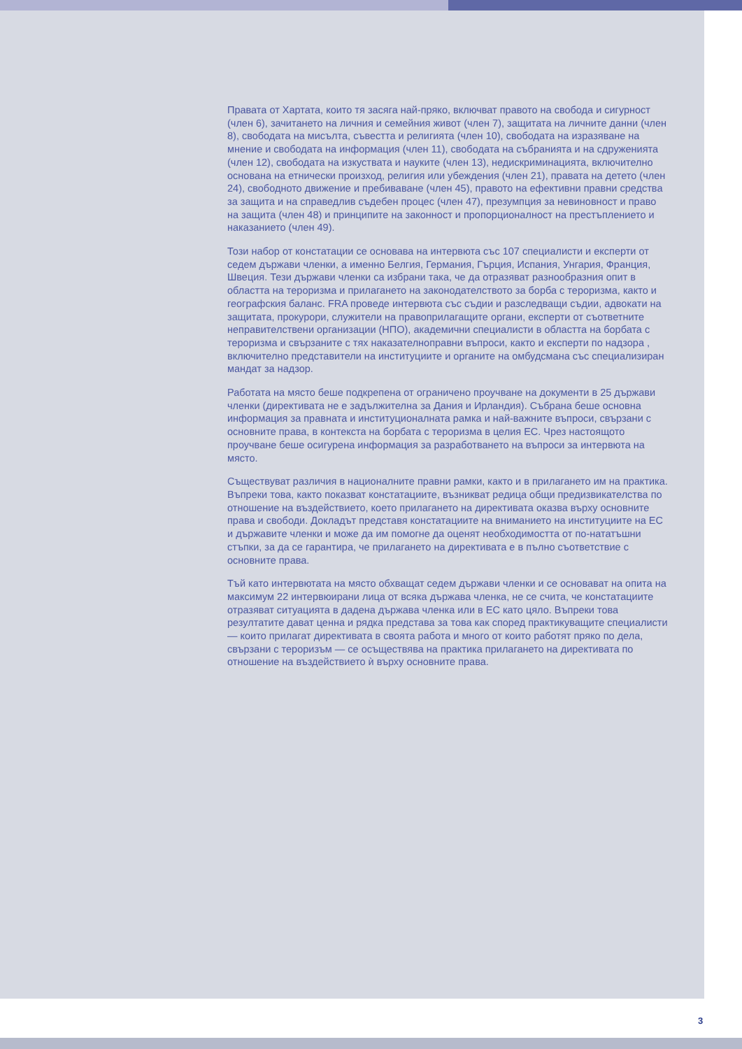Правата от Хартата, които тя засяга най-пряко, включват правото на свобода и сигурност (член 6), зачитането на личния и семейния живот (член 7), защитата на личните данни (член 8), свободата на мисълта, съвестта и религията (член 10), свободата на изразяване на мнение и свободата на информация (член 11), свободата на събранията и на сдруженията (член 12), свободата на изкуствата и науките (член 13), недискриминацията, включително основана на етнически произход, религия или убеждения (член 21), правата на детето (член 24), свободното движение и пребиваване (член 45), правото на ефективни правни средства за защита и на справедлив съдебен процес (член 47), презумпция за невиновност и право на защита (член 48) и принципите на законност и пропорционалност на престъплението и наказанието (член 49).
Този набор от констатации се основава на интервюта със 107 специалисти и експерти от седем държави членки, а именно Белгия, Германия, Гърция, Испания, Унгария, Франция, Швеция. Тези държави членки са избрани така, че да отразяват разнообразния опит в областта на тероризма и прилагането на законодателството за борба с тероризма, както и географския баланс. FRA проведе интервюта със съдии и разследващи съдии, адвокати на защитата, прокурори, служители на правоприлагащите органи, експерти от съответните неправителствени организации (НПО), академични специалисти в областта на борбата с тероризма и свързаните с тях наказателноправни въпроси, както и експерти по надзора , включително представители на институциите и органите на омбудсмана със специализиран мандат за надзор.
Работата на място беше подкрепена от ограничено проучване на документи в 25 държави членки (директивата не е задължителна за Дания и Ирландия). Събрана беше основна информация за правната и институционалната рамка и най-важните въпроси, свързани с основните права, в контекста на борбата с тероризма в целия ЕС. Чрез настоящото проучване беше осигурена информация за разработването на въпроси за интервюта на място.
Съществуват различия в националните правни рамки, както и в прилагането им на практика. Въпреки това, както показват констатациите, възникват редица общи предизвикателства по отношение на въздействието, което прилагането на директивата оказва върху основните права и свободи. Докладът представя констатациите на вниманието на институциите на ЕС и държавите членки и може да им помогне да оценят необходимостта от по-нататъшни стъпки, за да се гарантира, че прилагането на директивата е в пълно съответствие с основните права.
Тъй като интервютата на място обхващат седем държави членки и се основават на опита на максимум 22 интервюирани лица от всяка държава членка, не се счита, че констатациите отразяват ситуацията в дадена държава членка или в ЕС като цяло. Въпреки това резултатите дават ценна и рядка представа за това как според практикуващите специалисти — които прилагат директивата в своята работа и много от които работят пряко по дела, свързани с тероризъм — се осъществява на практика прилагането на директивата по отношение на въздействието ѝ върху основните права.
3